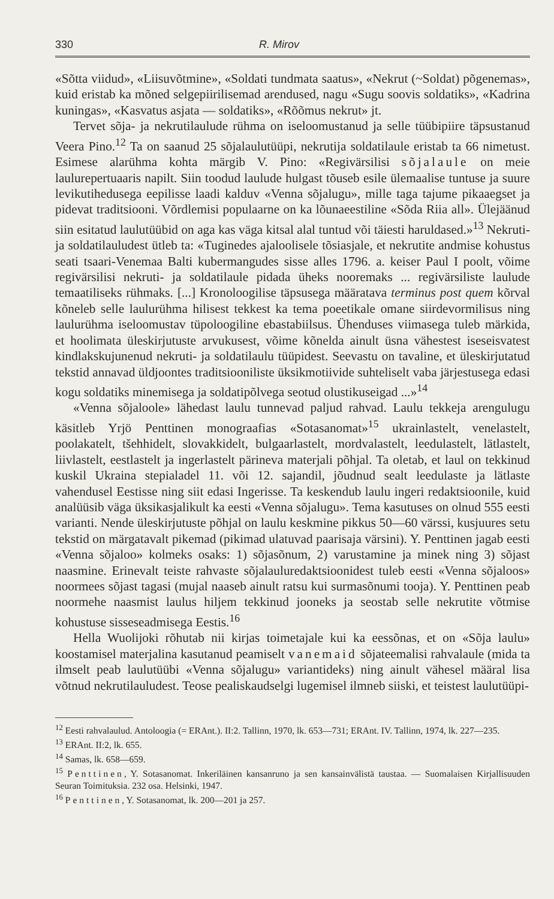330 R. Mirov
«Sõtta viidud», «Liisuvõtmine», «Soldati tundmata saatus», «Nekrut (~Soldat) põgenemas», kuid eristab ka mõned selgepiirilisemad arendused, nagu «Sugu soovis soldatiks», «Kadrina kuningas», «Kasvatus asjata — soldatiks», «Rõõmus nekrut» jt.
Tervet sõja- ja nekrutilaulude rühma on iseloomustanud ja selle tüübipiire täpsustanud Veera Pino.<sup>12</sup> Ta on saanud 25 sõjalaulutüüpi, nekrutija soldatilaule eristab ta 66 nimetust. Esimese alarühma kohta märgib V. Pino: «Regivärsilisi sõjalaule on meie laulurepertuaaris napilt. Siin toodud laulude hulgast tõuseb esile ülemaalise tuntuse ja suure levikutihedusega eepilisse laadi kalduv «Venna sõjalugu», mille taga tajume pikaaegset ja pidevat traditsiooni. Võrdlemisi populaarne on ka lõunaeestiline «Sõda Riia all». Ülejäänud siin esitatud laulutüübid on aga kas väga kitsal alal tuntud või täiesti haruldased.»<sup>13</sup> Nekruti- ja soldatilauludest ütleb ta: «Tuginedes ajaloolisele tõsiasjale, et nekrutite andmise kohustus seati tsaari-Venemaa Balti kubermangudes sisse alles 1796. a. keiser Paul I poolt, võime regivärsilisi nekruti- ja soldatilaule pidada üheks nooremaks ... regivärsiliste laulude temaatiliseks rühmaks. [...] Kronoloogilise täpsusega määratava terminus post quem kõrval kõneleb selle laulurühma hilisest tekkest ka tema poeetikale omane siirdevormilisus ning laulurühma iseloomustav tüpoloogiline ebastabiilsus. Ühenduses viimasega tuleb märkida, et hoolimata üleskirjutuste arvukusest, võime kõnelda ainult üsna vähestest iseseisvatest kindlakskujunenud nekruti- ja soldatilaulu tüüpidest. Seevastu on tavaline, et üleskirjutatud tekstid annavad üldjoontes traditsiooniliste üksikmotiivide suhteliselt vaba järjestusega edasi kogu soldatiks minemisega ja soldatipõlvega seotud olustikuseigad ...»<sup>14</sup>
«Venna sõjaloole» lähedast laulu tunnevad paljud rahvad. Laulu tekkeja arengulugu käsitleb Yrjö Penttinen monograafias «Sotasanomat»<sup>15</sup> ukrainlastelt, venelastelt, poolakatelt, tšehhidelt, slovakkidelt, bulgaarlastelt, mordvalastelt, leedulastelt, lätlastelt, liivlastelt, eestlastelt ja ingerlastelt pärineva materjali põhjal. Ta oletab, et laul on tekkinud kuskil Ukraina stepialadel 11. või 12. sajandil, jõudnud sealt leedulaste ja lätlaste vahendusel Eestisse ning siit edasi Ingerisse. Ta keskendub laulu ingeri redaktsioonile, kuid analüüsib väga üksikasjalikult ka eesti «Venna sõjalugu». Tema kasutuses on olnud 555 eesti varianti. Nende üleskirjutuste põhjal on laulu keskmine pikkus 50—60 värssi, kusjuures setu tekstid on märgatavalt pikemad (pikimad ulatuvad paarisaja värsini). Y. Penttinen jagab eesti «Venna sõjaloo» kolmeks osaks: 1) sõjasõnum, 2) varustamine ja minek ning 3) sõjast naasmine. Erinevalt teiste rahvaste sõjalauluredaktsioonidest tuleb eesti «Venna sõjaloos» noormees sõjast tagasi (mujal naaseb ainult ratsu kui surmasõnumi tooja). Y. Penttinen peab noormehe naasmist laulus hiljem tekkinud jooneks ja seostab selle nekrutite võtmise kohustuse sisseseadmisega Eestis.<sup>16</sup>
Hella Wuolijoki rõhutab nii kirjas toimetajale kui ka eessõnas, et on «Sõja laulu» koostamisel materjalina kasutanud peamiselt vanemaid sõjateemalisi rahvalaule (mida ta ilmselt peab laulutüübi «Venna sõjalugu» variantideks) ning ainult vähesel määral lisa võtnud nekrutilauludest. Teose pealiskaudselgi lugemisel ilmneb siiski, et teistest laulutüüpi-
<sup>12</sup> Eesti rahvalaulud. Antoloogia (= ERAnt.). II:2. Tallinn, 1970, lk. 653—731; ERAnt. IV. Tallinn, 1974, lk. 227—235.
<sup>13</sup> ERAnt. II:2, lk. 655.
<sup>14</sup> Samas, lk. 658—659.
<sup>15</sup> Penttinen, Y. Sotasanomat. Inkeriläinen kansanruno ja sen kansainvälistä taustaa. — Suomalaisen Kirjallisuuden Seuran Toimituksia. 232 osa. Helsinki, 1947.
<sup>16</sup> Penttinen, Y. Sotasanomat, lk. 200—201 ja 257.